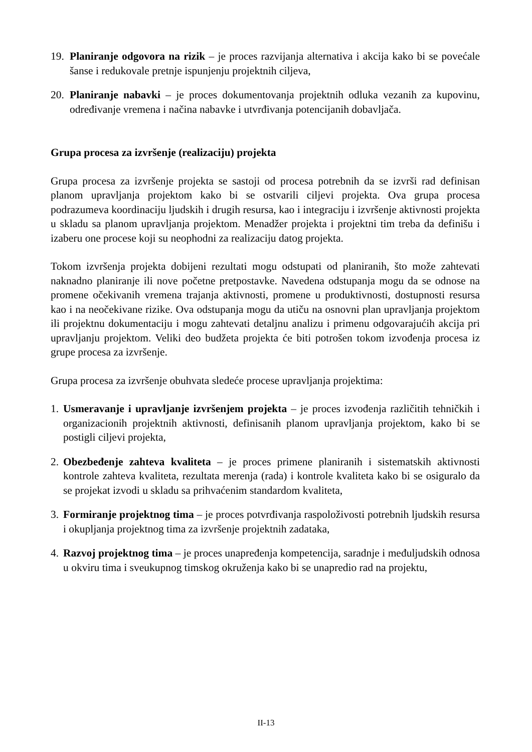19. Planiranje odgovora na rizik – je proces razvijanja alternativa i akcija kako bi se povećale šanse i redukovale pretnje ispunjenju projektnih ciljeva,
20. Planiranje nabavki – je proces dokumentovanja projektnih odluka vezanih za kupovinu, određivanje vremena i načina nabavke i utvrđivanja potencijanih dobavljača.
Grupa procesa za izvršenje (realizaciju) projekta
Grupa procesa za izvršenje projekta se sastoji od procesa potrebnih da se izvrši rad definisan planom upravljanja projektom kako bi se ostvarili ciljevi projekta. Ova grupa procesa podrazumeva koordinaciju ljudskih i drugih resursa, kao i integraciju i izvršenje aktivnosti projekta u skladu sa planom upravljanja projektom. Menadžer projekta i projektni tim treba da definišu i izaberu one procese koji su neophodni za realizaciju datog projekta.
Tokom izvršenja projekta dobijeni rezultati mogu odstupati od planiranih, što može zahtevati naknadno planiranje ili nove početne pretpostavke. Navedena odstupanja mogu da se odnose na promene očekivanih vremena trajanja aktivnosti, promene u produktivnosti, dostupnosti resursa kao i na neočekivane rizike. Ova odstupanja mogu da utiču na osnovni plan upravljanja projektom ili projektnu dokumentaciju i mogu zahtevati detaljnu analizu i primenu odgovarajućih akcija pri upravljanju projektom. Veliki deo budžeta projekta će biti potrošen tokom izvođenja procesa iz grupe procesa za izvršenje.
Grupa procesa za izvršenje obuhvata sledeće procese upravljanja projektima:
1. Usmeravanje i upravljanje izvršenjem projekta – je proces izvođenja različitih tehničkih i organizacionih projektnih aktivnosti, definisanih planom upravljanja projektom, kako bi se postigli ciljevi projekta,
2. Obezbeđenje zahteva kvaliteta – je proces primene planiranih i sistematskih aktivnosti kontrole zahteva kvaliteta, rezultata merenja (rada) i kontrole kvaliteta kako bi se osiguralo da se projekat izvodi u skladu sa prihvaćenim standardom kvaliteta,
3. Formiranje projektnog tima – je proces potvrđivanja raspoloživosti potrebnih ljudskih resursa i okupljanja projektnog tima za izvršenje projektnih zadataka,
4. Razvoj projektnog tima – je proces unapređenja kompetencija, saradnje i međuljudskih odnosa u okviru tima i sveukupnog timskog okruženja kako bi se unapredio rad na projektu,
II-13